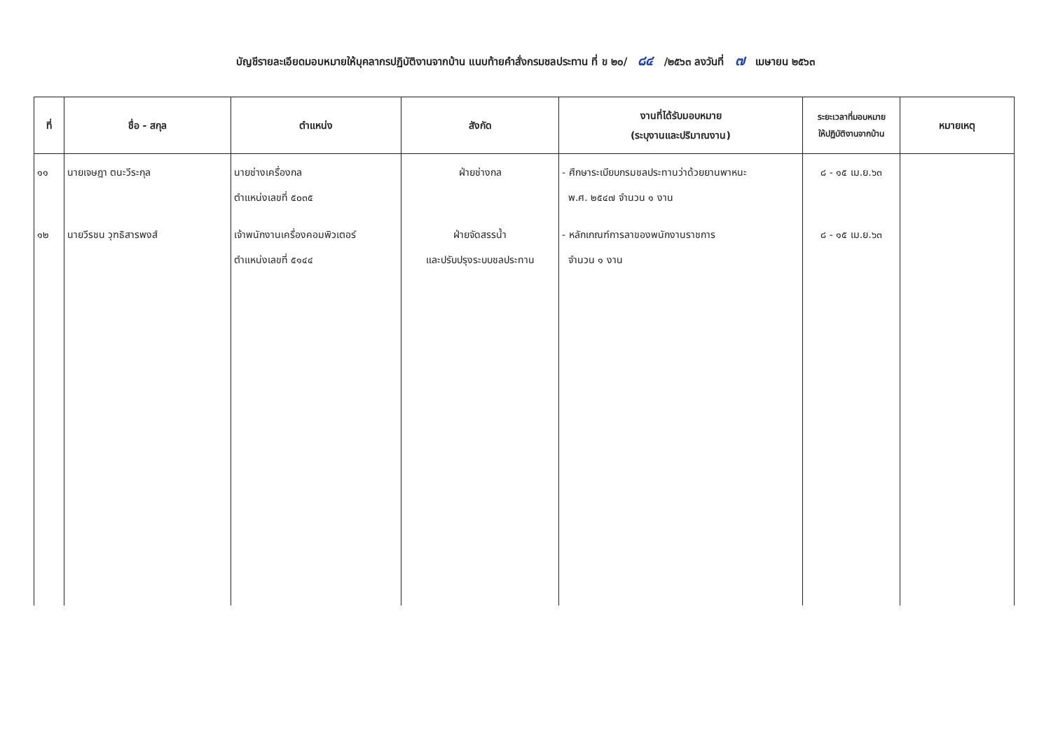บัญชีรายละเอียดมอบหมายให้บุคลากรปฏิบัติงานจากบ้าน แนบท้ายคำสั่งกรมชลประทาน ที่ ข ๒๐/ ๘๔ /๒๕๖๓ ลงวันที่ ๗ เมษายน ๒๕๖๓
| ที่ | ชื่อ - สกุล | ตำแหน่ง | สังกัด | งานที่ได้รับมอบหมาย (ระบุงานและปริมาณงาน) | ระยะเวลาที่มอบหมาย ให้ปฏิบัติงานจากบ้าน | หมายเหตุ |
| --- | --- | --- | --- | --- | --- | --- |
| ๑๑ | นายเจษฎา ตนะวีระกุล | นายช่างเครื่องกล ตำแหน่งเลขที่ ๕๐๓๕ | ฝ่ายช่างกล | - ศึกษาระเบียบกรมชลประทานว่าด้วยยานพาหนะ พ.ศ. ๒๕๔๗ จำนวน ๑ งาน | ๘ - ๑๕ เม.ย.๖๓ | |
| ๑๒ | นายวีรชน วุฑธิสารพงส์ | เจ้าพนักงานเครื่องคอมพิวเตอร์ ตำแหน่งเลขที่ ๕๑๔๔ | ฝ่ายจัดสรรน้ำ และปรับปรุงระบบชลประทาน | - หลักเกณฑ์การลาของพนักงานราชการ จำนวน ๑ งาน | ๘ - ๑๕ เม.ย.๖๓ | |